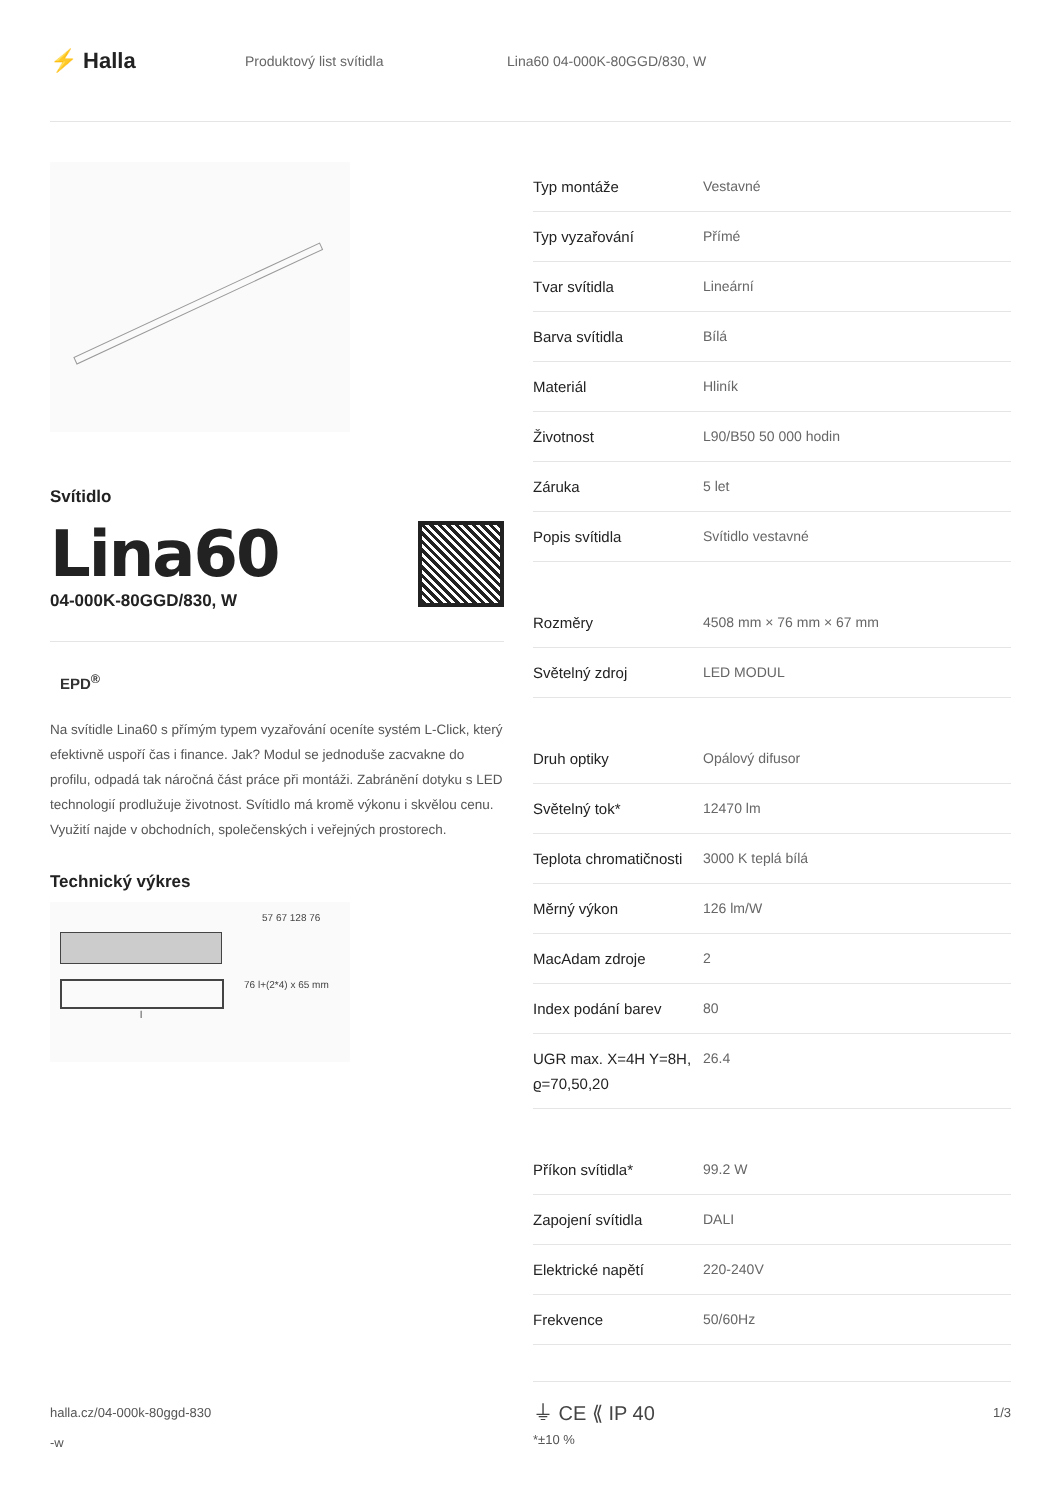⚡ Halla
Produktový list svítidla Lina60 04-000K-80GGD/830, W
Svítidlo
Lina60
04-000K-80GGD/830, W
EPD<sup>®</sup>
Na svítidle Lina60 s přímým typem vyzařování oceníte systém L-Click, který efektivně uspoří čas i finance. Jak? Modul se jednoduše zacvakne do profilu, odpadá tak náročná část práce při montáži. Zabránění dotyku s LED technologií prodlužuje životnost. Svítidlo má kromě výkonu i skvělou cenu. Využití najde v obchodních, společenských i veřejných prostorech.
Technický výkres
57 67 128 76
76 l+(2*4) x 65 mm
l
| Typ montáže | Vestavné |
| Typ vyzařování | Přímé |
| Tvar svítidla | Lineární |
| Barva svítidla | Bílá |
| Materiál | Hliník |
| Životnost | L90/B50 50 000 hodin |
| Záruka | 5 let |
| Popis svítidla | Svítidlo vestavné |
| Rozměry | 4508 mm × 76 mm × 67 mm |
| Světelný zdroj | LED MODUL |
| Druh optiky | Opálový difusor |
| Světelný tok* | 12470 lm |
| Teplota chromatičnosti | 3000 K teplá bílá |
| Měrný výkon | 126 lm/W |
| MacAdam zdroje | 2 |
| Index podání barev | 80 |
| UGR max. X=4H Y=8H, ϱ=70,50,20 | 26.4 |
| Příkon svítidla* | 99.2 W |
| Zapojení svítidla | DALI |
| Elektrické napětí | 220-240V |
| Frekvence | 50/60Hz |
⏚ CE ⟪ IP 40
*±10 %
halla.cz/04-000k-80ggd-830
-w
1/3